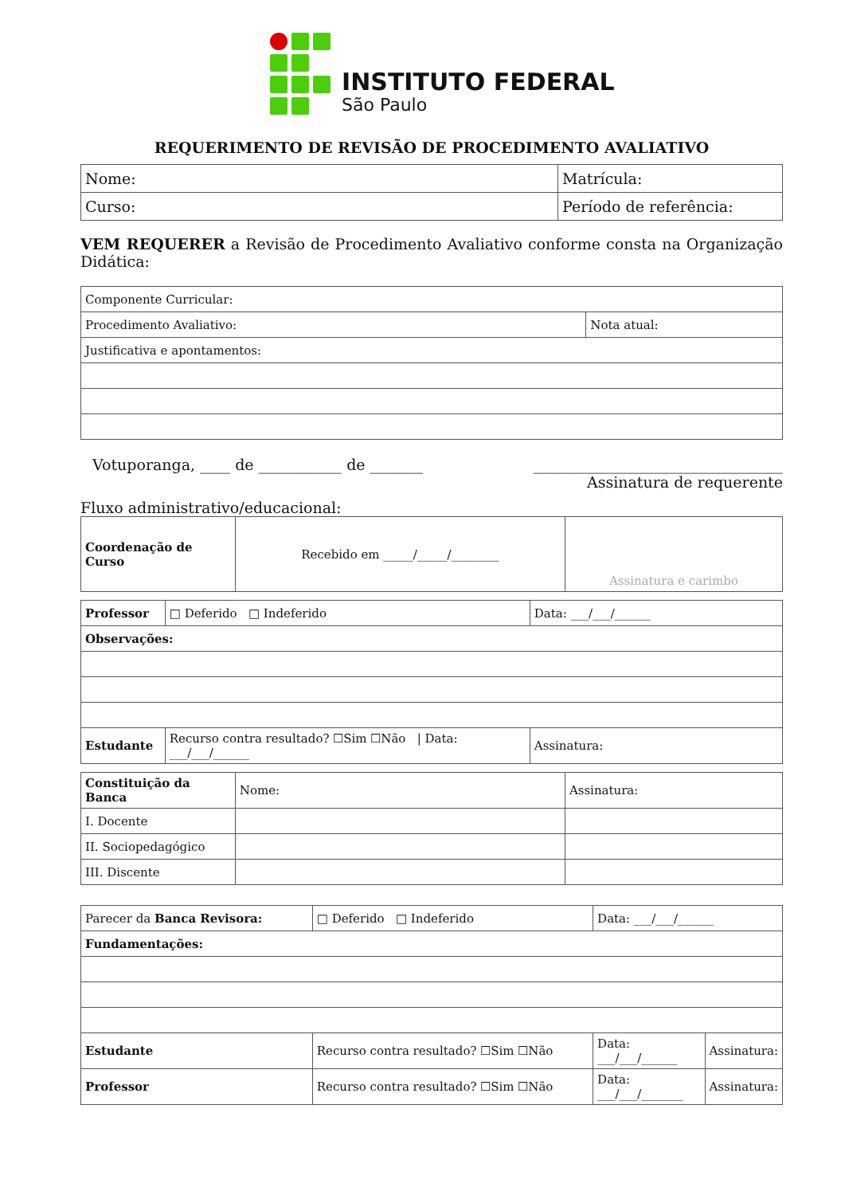INSTITUTO FEDERAL
São Paulo
REQUERIMENTO DE REVISÃO DE PROCEDIMENTO AVALIATIVO
| Nome: | Matrícula: |
| Curso: | Período de referência: |
VEM REQUERER a Revisão de Procedimento Avaliativo conforme consta na Organização Didática:
| Componente Curricular: | |
| Procedimento Avaliativo: | Nota atual: |
| Justificativa e apontamentos: | |
Votuporanga, ____ de ___________ de _______ _________________________________
Assinatura de requerente
Fluxo administrativo/educacional:
| Coordenação de Curso | Recebido em _____/_____/________ | Assinatura e carimbo |
| Professor | □ Deferido □ Indeferido | Data: ___/___/______ |
| Observações: | | |
| Estudante | Recurso contra resultado? ☐Sim ☐Não / Data: ___/___/______ | Assinatura: |
| Constituição da Banca | Nome: | Assinatura: |
| I. Docente | | |
| II. Sociopedagógico | | |
| III. Discente | | |
| Parecer da Banca Revisora: | □ Deferido □ Indeferido | Data: ___/___/______ | |
| Fundamentações: | | | |
| Estudante | Recurso contra resultado? ☐Sim ☐Não | Data: ___/___/______ | Assinatura: |
| Professor | Recurso contra resultado? ☐Sim ☐Não | Data: ___/___/_______ | Assinatura: |